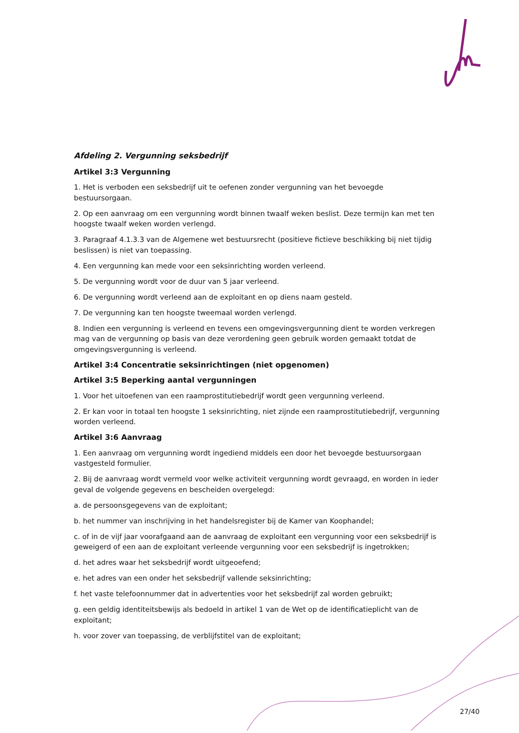Afdeling 2. Vergunning seksbedrijf
Artikel 3:3 Vergunning
1. Het is verboden een seksbedrijf uit te oefenen zonder vergunning van het bevoegde bestuursorgaan.
2. Op een aanvraag om een vergunning wordt binnen twaalf weken beslist. Deze termijn kan met ten hoogste twaalf weken worden verlengd.
3. Paragraaf 4.1.3.3 van de Algemene wet bestuursrecht (positieve fictieve beschikking bij niet tijdig beslissen) is niet van toepassing.
4. Een vergunning kan mede voor een seksinrichting worden verleend.
5. De vergunning wordt voor de duur van 5 jaar verleend.
6. De vergunning wordt verleend aan de exploitant en op diens naam gesteld.
7. De vergunning kan ten hoogste tweemaal worden verlengd.
8. Indien een vergunning is verleend en tevens een omgevingsvergunning dient te worden verkregen mag van de vergunning op basis van deze verordening geen gebruik worden gemaakt totdat de omgevingsvergunning is verleend.
Artikel 3:4 Concentratie seksinrichtingen (niet opgenomen)
Artikel 3:5 Beperking aantal vergunningen
1. Voor het uitoefenen van een raamprostitutiebedrijf wordt geen vergunning verleend.
2. Er kan voor in totaal ten hoogste 1 seksinrichting, niet zijnde een raamprostitutiebedrijf, vergunning worden verleend.
Artikel 3:6 Aanvraag
1. Een aanvraag om vergunning wordt ingediend middels een door het bevoegde bestuursorgaan vastgesteld formulier.
2. Bij de aanvraag wordt vermeld voor welke activiteit vergunning wordt gevraagd, en worden in ieder geval de volgende gegevens en bescheiden overgelegd:
a. de persoonsgegevens van de exploitant;
b. het nummer van inschrijving in het handelsregister bij de Kamer van Koophandel;
c. of in de vijf jaar voorafgaand aan de aanvraag de exploitant een vergunning voor een seksbedrijf is geweigerd of een aan de exploitant verleende vergunning voor een seksbedrijf is ingetrokken;
d. het adres waar het seksbedrijf wordt uitgeoefend;
e. het adres van een onder het seksbedrijf vallende seksinrichting;
f. het vaste telefoonnummer dat in advertenties voor het seksbedrijf zal worden gebruikt;
g. een geldig identiteitsbewijs als bedoeld in artikel 1 van de Wet op de identificatieplicht van de exploitant;
h. voor zover van toepassing, de verblijfstitel van de exploitant;
27/40